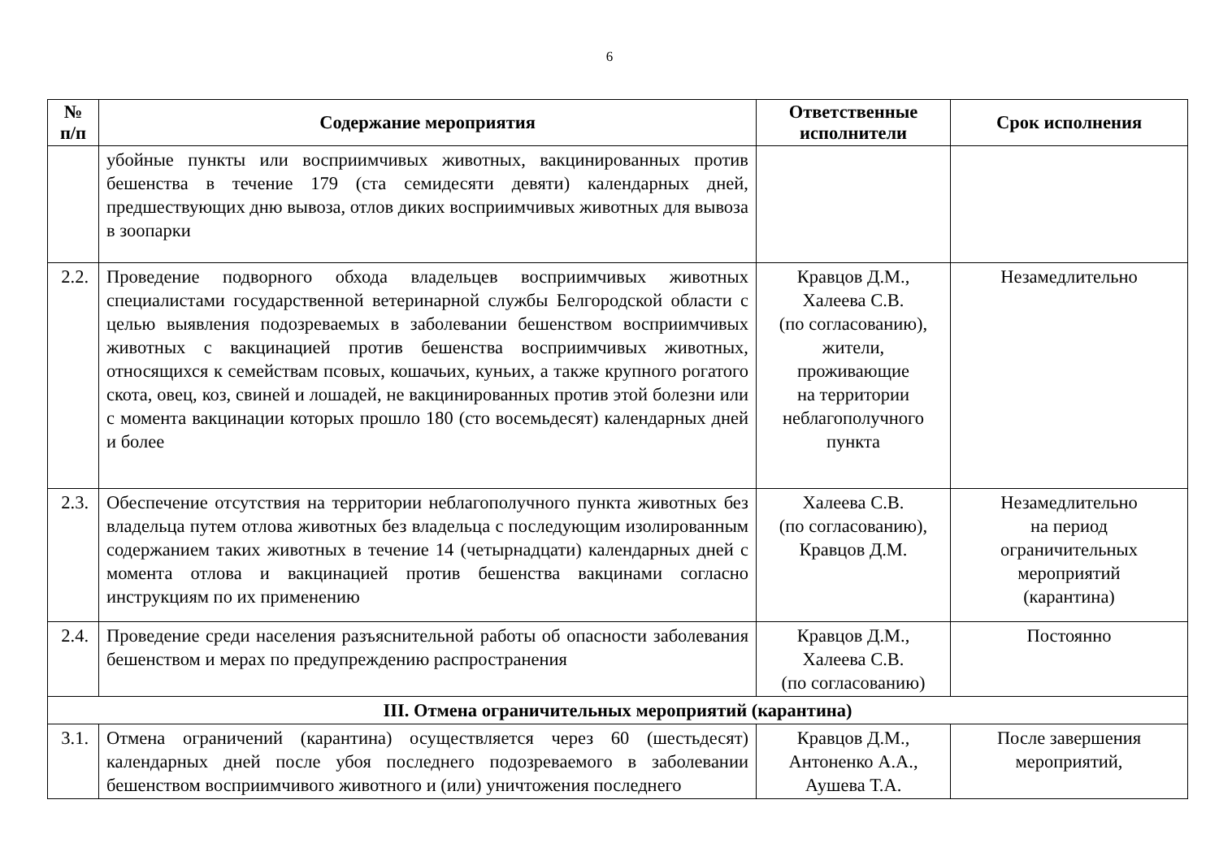6
| № п/п | Содержание мероприятия | Ответственные исполнители | Срок исполнения |
| --- | --- | --- | --- |
| | убойные пункты или восприимчивых животных, вакцинированных против бешенства в течение 179 (ста семидесяти девяти) календарных дней, предшествующих дню вывоза, отлов диких восприимчивых животных для вывоза в зоопарки | | |
| 2.2. | Проведение подворного обхода владельцев восприимчивых животных специалистами государственной ветеринарной службы Белгородской области с целью выявления подозреваемых в заболевании бешенством восприимчивых животных с вакцинацией против бешенства восприимчивых животных, относящихся к семействам псовых, кошачьих, куньих, а также крупного рогатого скота, овец, коз, свиней и лошадей, не вакцинированных против этой болезни или с момента вакцинации которых прошло 180 (сто восемьдесят) календарных дней и более | Кравцов Д.М., Халеева С.В. (по согласованию), жители, проживающие на территории неблагополучного пункта | Незамедлительно |
| 2.3. | Обеспечение отсутствия на территории неблагополучного пункта животных без владельца путем отлова животных без владельца с последующим изолированным содержанием таких животных в течение 14 (четырнадцати) календарных дней с момента отлова и вакцинацией против бешенства вакцинами согласно инструкциям по их применению | Халеева С.В. (по согласованию), Кравцов Д.М. | Незамедлительно на период ограничительных мероприятий (карантина) |
| 2.4. | Проведение среди населения разъяснительной работы об опасности заболевания бешенством и мерах по предупреждению распространения | Кравцов Д.М., Халеева С.В. (по согласованию) | Постоянно |
| III. Отмена ограничительных мероприятий (карантина) | | | |
| 3.1. | Отмена ограничений (карантина) осуществляется через 60 (шестьдесят) календарных дней после убоя последнего подозреваемого в заболевании бешенством восприимчивого животного и (или) уничтожения последнего | Кравцов Д.М., Антоненко А.А., Аушева Т.А. | После завершения мероприятий, |